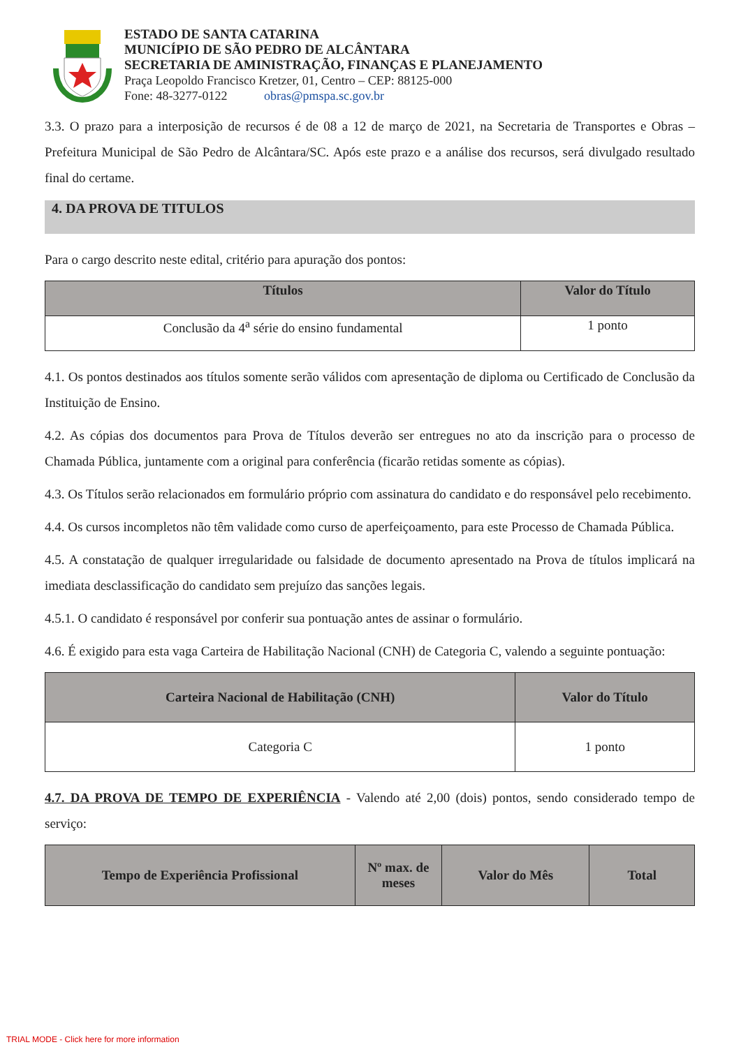ESTADO DE SANTA CATARINA
MUNICÍPIO DE SÃO PEDRO DE ALCÂNTARA
SECRETARIA DE AMINISTRAÇÃO, FINANÇAS E PLANEJAMENTO
Praça Leopoldo Francisco Kretzer, 01, Centro – CEP: 88125-000
Fone: 48-3277-0122 obras@pmspa.sc.gov.br
3.3. O prazo para a interposição de recursos é de 08 a 12 de março de 2021, na Secretaria de Transportes e Obras – Prefeitura Municipal de São Pedro de Alcântara/SC. Após este prazo e a análise dos recursos, será divulgado resultado final do certame.
4. DA PROVA DE TITULOS
Para o cargo descrito neste edital, critério para apuração dos pontos:
| Títulos | Valor do Título |
| --- | --- |
| Conclusão da 4<sup>a</sup> série do ensino fundamental | 1 ponto |
4.1. Os pontos destinados aos títulos somente serão válidos com apresentação de diploma ou Certificado de Conclusão da Instituição de Ensino.
4.2. As cópias dos documentos para Prova de Títulos deverão ser entregues no ato da inscrição para o processo de Chamada Pública, juntamente com a original para conferência (ficarão retidas somente as cópias).
4.3. Os Títulos serão relacionados em formulário próprio com assinatura do candidato e do responsável pelo recebimento.
4.4. Os cursos incompletos não têm validade como curso de aperfeiçoamento, para este Processo de Chamada Pública.
4.5. A constatação de qualquer irregularidade ou falsidade de documento apresentado na Prova de títulos implicará na imediata desclassificação do candidato sem prejuízo das sanções legais.
4.5.1. O candidato é responsável por conferir sua pontuação antes de assinar o formulário.
4.6. É exigido para esta vaga Carteira de Habilitação Nacional (CNH) de Categoria C, valendo a seguinte pontuação:
| Carteira Nacional de Habilitação (CNH) | Valor do Título |
| --- | --- |
| Categoria C | 1 ponto |
4.7. DA PROVA DE TEMPO DE EXPERIÊNCIA - Valendo até 2,00 (dois) pontos, sendo considerado tempo de serviço:
| Tempo de Experiência Profissional | Nº max. de meses | Valor do Mês | Total |
| --- | --- | --- | --- |
TRIAL MODE - Click here for more information